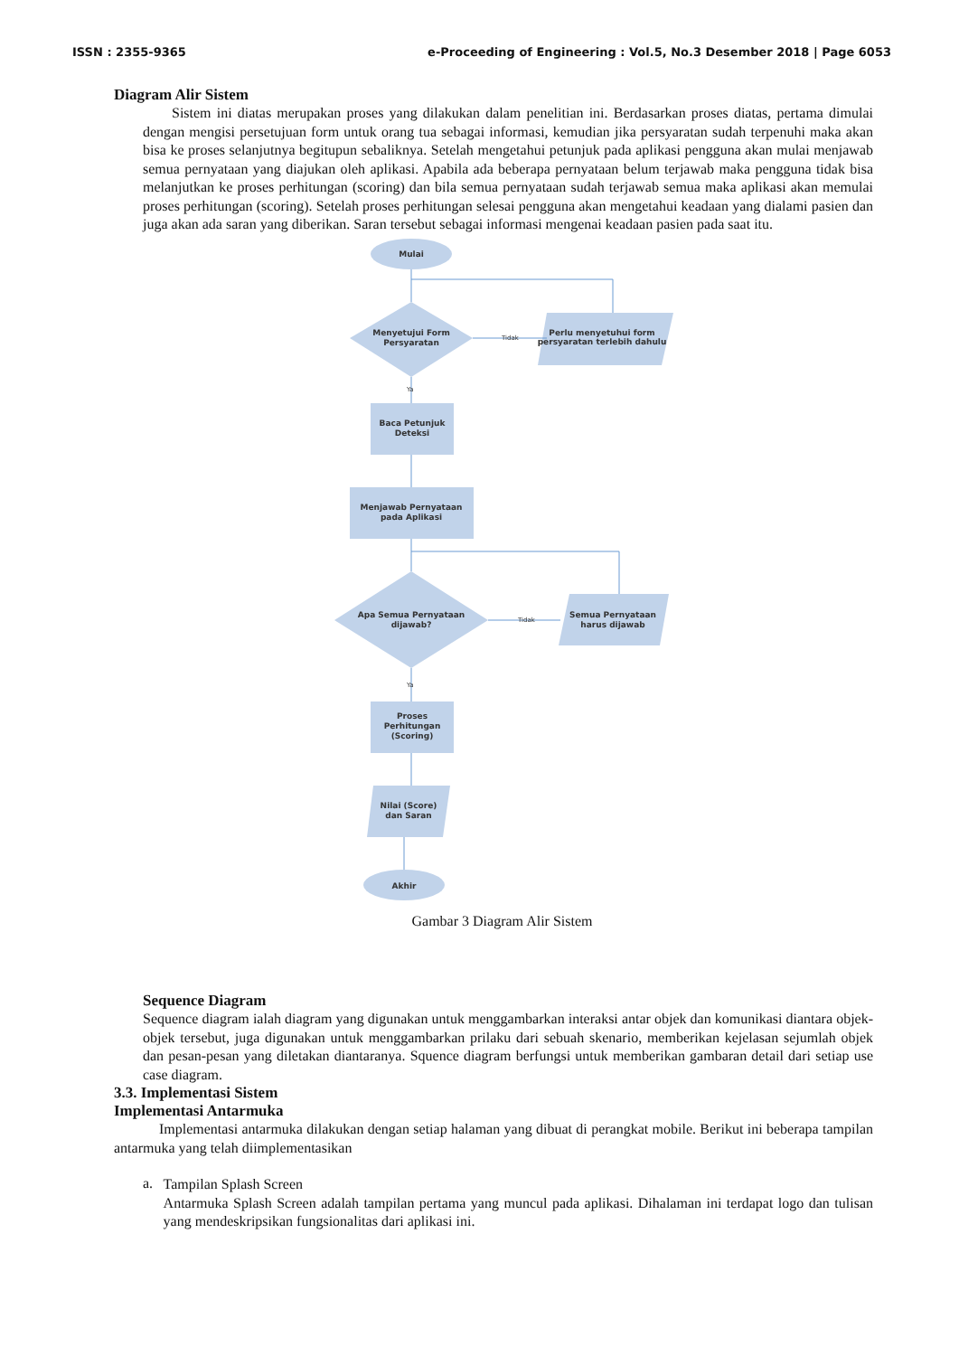ISSN : 2355-9365 e-Proceeding of Engineering : Vol.5, No.3 Desember 2018 | Page 6053
Diagram Alir Sistem
Sistem ini diatas merupakan proses yang dilakukan dalam penelitian ini. Berdasarkan proses diatas, pertama dimulai dengan mengisi persetujuan form untuk orang tua sebagai informasi, kemudian jika persyaratan sudah terpenuhi maka akan bisa ke proses selanjutnya begitupun sebaliknya. Setelah mengetahui petunjuk pada aplikasi pengguna akan mulai menjawab semua pernyataan yang diajukan oleh aplikasi. Apabila ada beberapa pernyataan belum terjawab maka pengguna tidak bisa melanjutkan ke proses perhitungan (scoring) dan bila semua pernyataan sudah terjawab semua maka aplikasi akan memulai proses perhitungan (scoring). Setelah proses perhitungan selesai pengguna akan mengetahui keadaan yang dialami pasien dan juga akan ada saran yang diberikan. Saran tersebut sebagai informasi mengenai keadaan pasien pada saat itu.
Mulai
Menyetujui Form
Persyaratan
Perlu menyetuhui form
persyaratan terlebih dahulu
Tidak
Ya
Baca Petunjuk
Deteksi
Menjawab Pernyataan
pada Aplikasi
Apa Semua Pernyataan
dijawab?
Semua Pernyataan
harus dijawab
Tidak
Ya
Proses
Perhitungan
(Scoring)
Nilai (Score)
dan Saran
Akhir
Gambar 3 Diagram Alir Sistem
Sequence Diagram
Sequence diagram ialah diagram yang digunakan untuk menggambarkan interaksi antar objek dan komunikasi diantara objek-objek tersebut, juga digunakan untuk menggambarkan prilaku dari sebuah skenario, memberikan kejelasan sejumlah objek dan pesan-pesan yang diletakan diantaranya. Squence diagram berfungsi untuk memberikan gambaran detail dari setiap use case diagram.
3.3. Implementasi Sistem
Implementasi Antarmuka
Implementasi antarmuka dilakukan dengan setiap halaman yang dibuat di perangkat mobile. Berikut ini beberapa tampilan antarmuka yang telah diimplementasikan
a.
Tampilan Splash Screen
Antarmuka Splash Screen adalah tampilan pertama yang muncul pada aplikasi. Dihalaman ini terdapat logo dan tulisan yang mendeskripsikan fungsionalitas dari aplikasi ini.